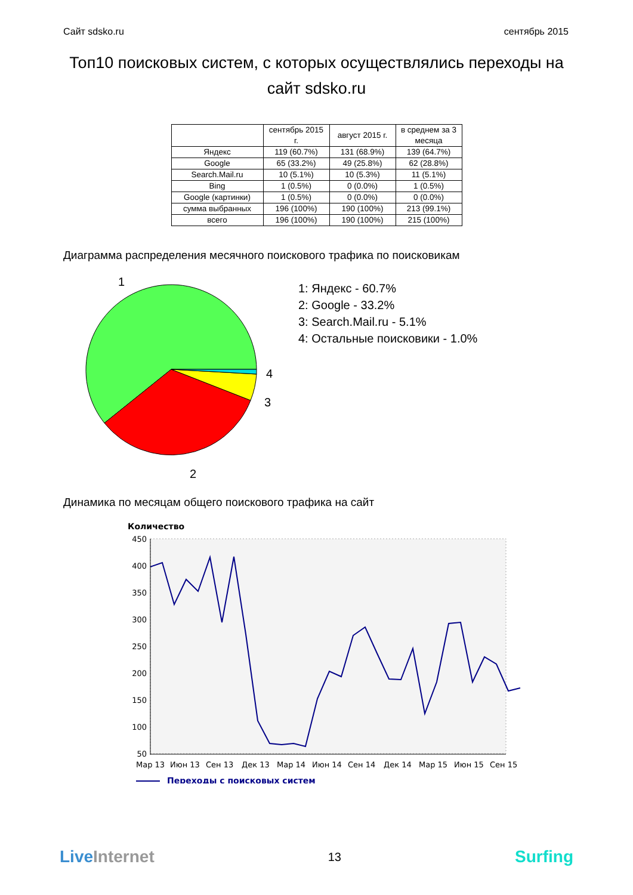Сайт sdsko.ru сентябрь 2015
Топ10 поисковых систем, с которых осуществлялись переходы на сайт sdsko.ru
| | сентябрь 2015 г. | август 2015 г. | в среднем за 3 месяца |
| --- | --- | --- | --- |
| Яндекс | 119 (60.7%) | 131 (68.9%) | 139 (64.7%) |
| Google | 65 (33.2%) | 49 (25.8%) | 62 (28.8%) |
| Search.Mail.ru | 10 (5.1%) | 10 (5.3%) | 11 (5.1%) |
| Bing | 1 (0.5%) | 0 (0.0%) | 1 (0.5%) |
| Google (картинки) | 1 (0.5%) | 0 (0.0%) | 0 (0.0%) |
| сумма выбранных | 196 (100%) | 190 (100%) | 213 (99.1%) |
| всего | 196 (100%) | 190 (100%) | 215 (100%) |
Диаграмма распределения месячного поискового трафика по поисковикам
1
2
3
4
1: Яндекс - 60.7%
2: Google - 33.2%
3: Search.Mail.ru - 5.1%
4: Остальные поисковики - 1.0%
Динамика по месяцам общего поискового трафика на сайт
Количество
450
400
350
300
250
200
150
100
50
Мар 13
Июн 13
Сен 13
Дек 13
Мар 14
Июн 14
Сен 14
Дек 14
Мар 15
Июн 15
Сен 15
Переходы с поисковых систем
LiveInternet 13 Surfing